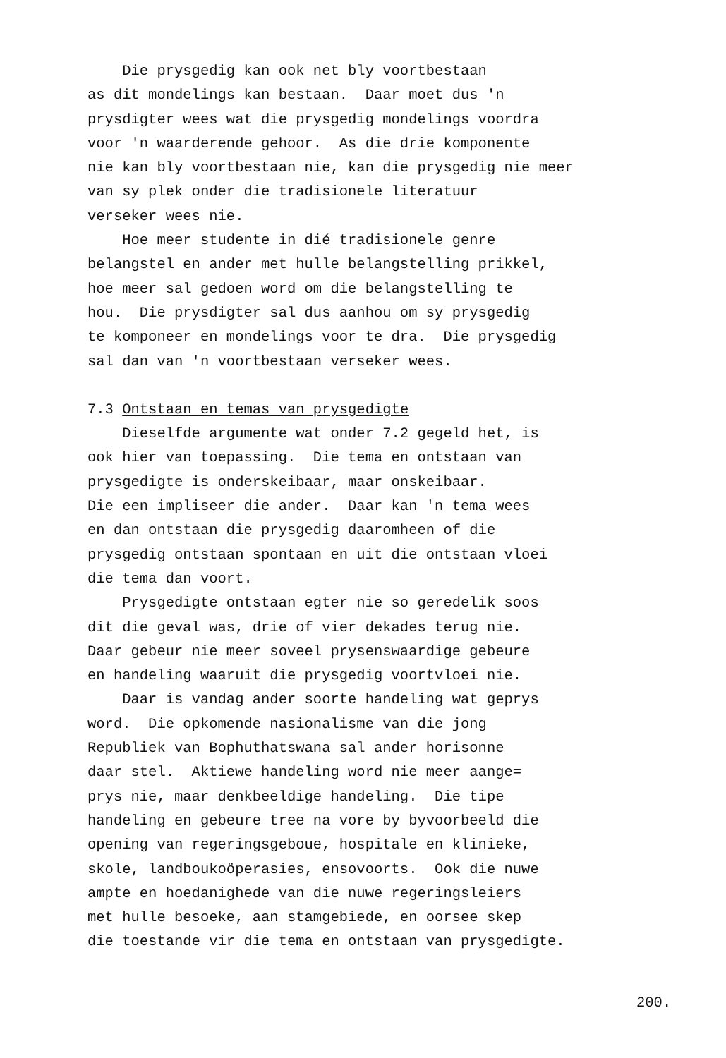Die prysgedig kan ook net bly voortbestaan as dit mondelings kan bestaan. Daar moet dus 'n prysdigter wees wat die prysgedig mondelings voordra voor 'n waarderende gehoor. As die drie komponente nie kan bly voortbestaan nie, kan die prysgedig nie meer van sy plek onder die tradisionele literatuur verseker wees nie. Hoe meer studente in dié tradisionele genre belangstel en ander met hulle belangstelling prikkel, hoe meer sal gedoen word om die belangstelling te hou. Die prysdigter sal dus aanhou om sy prysgedig te komponeer en mondelings voor te dra. Die prysgedig sal dan van 'n voortbestaan verseker wees.
7.3 Ontstaan en temas van prysgedigte
Dieselfde argumente wat onder 7.2 gegeld het, is ook hier van toepassing. Die tema en ontstaan van prysgedigte is onderskeibaar, maar onskeibaar. Die een impliseer die ander. Daar kan 'n tema wees en dan ontstaan die prysgedig daaromheen of die prysgedig ontstaan spontaan en uit die ontstaan vloei die tema dan voort. Prysgedigte ontstaan egter nie so geredelik soos dit die geval was, drie of vier dekades terug nie. Daar gebeur nie meer soveel prysenswaardige gebeure en handeling waaruit die prysgedig voortvloei nie. Daar is vandag ander soorte handeling wat geprys word. Die opkomende nasionalisme van die jong Republiek van Bophuthatswana sal ander horisonne daar stel. Aktiewe handeling word nie meer aange= prys nie, maar denkbeeldige handeling. Die tipe handeling en gebeure tree na vore by byvoorbeeld die opening van regeringsgeboue, hospitale en klinieke, skole, landboukoöperasies, ensovoorts. Ook die nuwe ampte en hoedanighede van die nuwe regeringsleiers met hulle besoeke, aan stamgebiede, en oorsee skep die toestande vir die tema en ontstaan van prysgedigte.
200.